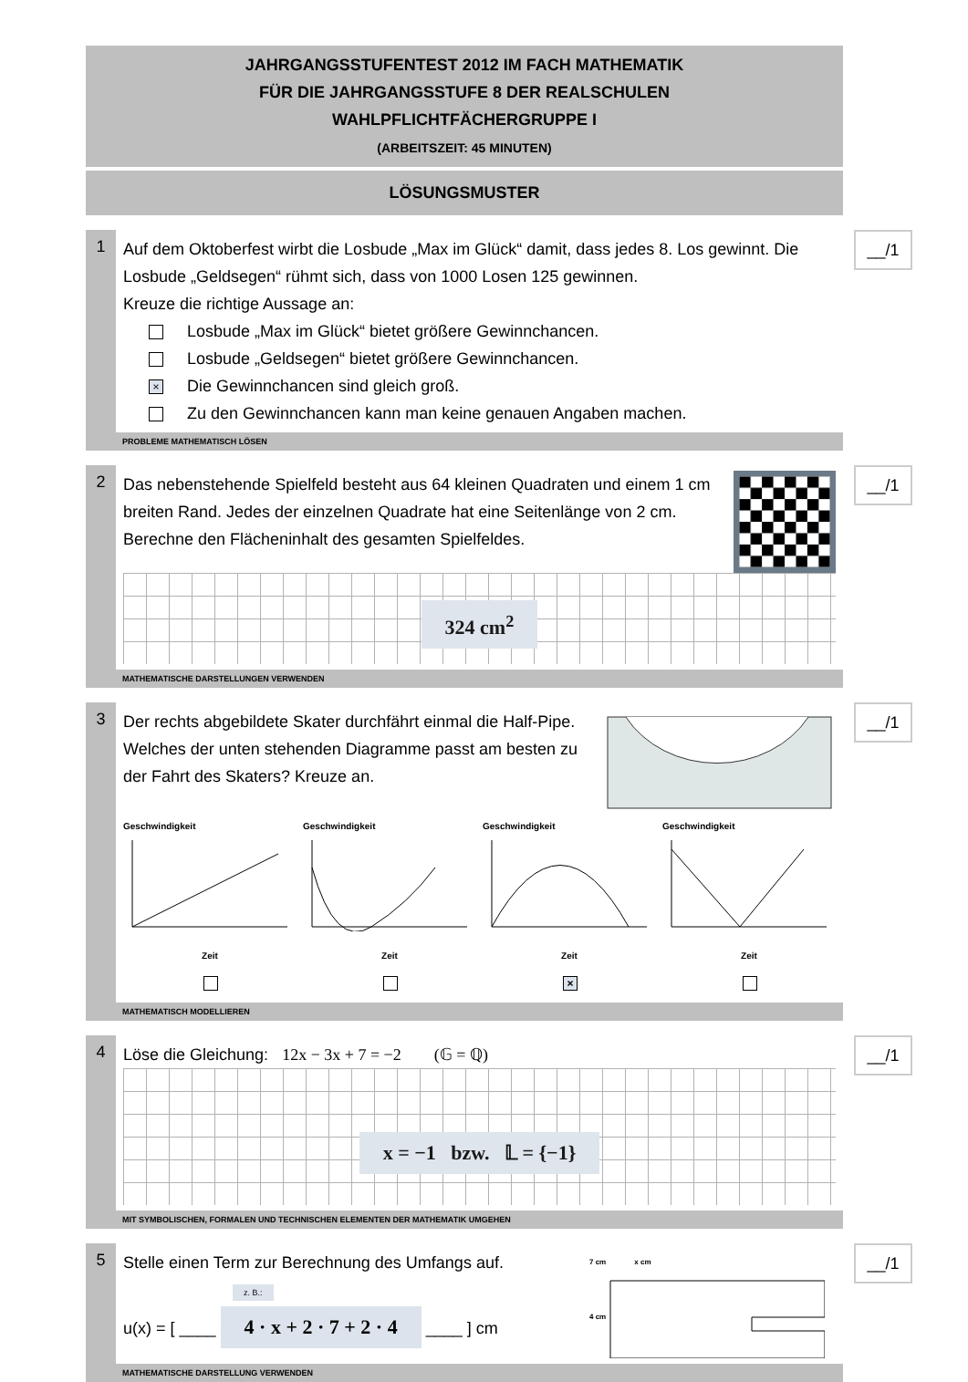JAHRGANGSSTUFENTEST 2012 IM FACH MATHEMATIK
FÜR DIE JAHRGANGSSTUFE 8 DER REALSCHULEN
WAHLPFLICHTFÄCHERGRUPPE I
(ARBEITSZEIT: 45 MINUTEN)
LÖSUNGSMUSTER
1
Auf dem Oktoberfest wirbt die Losbude „Max im Glück“ damit, dass jedes 8. Los gewinnt. Die Losbude „Geldsegen“ rühmt sich, dass von 1000 Losen 125 gewinnen.
Kreuze die richtige Aussage an:
Losbude „Max im Glück“ bietet größere Gewinnchancen.
Losbude „Geldsegen“ bietet größere Gewinnchancen.
× Die Gewinnchancen sind gleich groß.
Zu den Gewinnchancen kann man keine genauen Angaben machen.
__/1
PROBLEME MATHEMATISCH LÖSEN
2
Das nebenstehende Spielfeld besteht aus 64 kleinen Quadraten und einem 1 cm breiten Rand. Jedes der einzelnen Quadrate hat eine Seitenlänge von 2 cm.
Berechne den Flächeninhalt des gesamten Spielfeldes.
324 cm<sup>2</sup>
__/1
MATHEMATISCHE DARSTELLUNGEN VERWENDEN
3
Der rechts abgebildete Skater durchfährt einmal die Half-Pipe.
Welches der unten stehenden Diagramme passt am besten zu der Fahrt des Skaters? Kreuze an.
Geschwindigkeit
Zeit
Geschwindigkeit
Zeit
Geschwindigkeit
Zeit
×
Geschwindigkeit
Zeit
__/1
MATHEMATISCH MODELLIEREN
4
Löse die Gleichung: 12x − 3x + 7 = −2 (𝔾 = ℚ)
x = −1 bzw. 𝕃 = {−1}
__/1
MIT SYMBOLISCHEN, FORMALEN UND TECHNISCHEN ELEMENTEN DER MATHEMATIK UMGEHEN
5
Stelle einen Term zur Berechnung des Umfangs auf.
z. B.:
u(x) = [ ____ 4 · x + 2 · 7 + 2 · 4 ____ ] cm
7 cm x cm
4 cm
__/1
MATHEMATISCHE DARSTELLUNG VERWENDEN